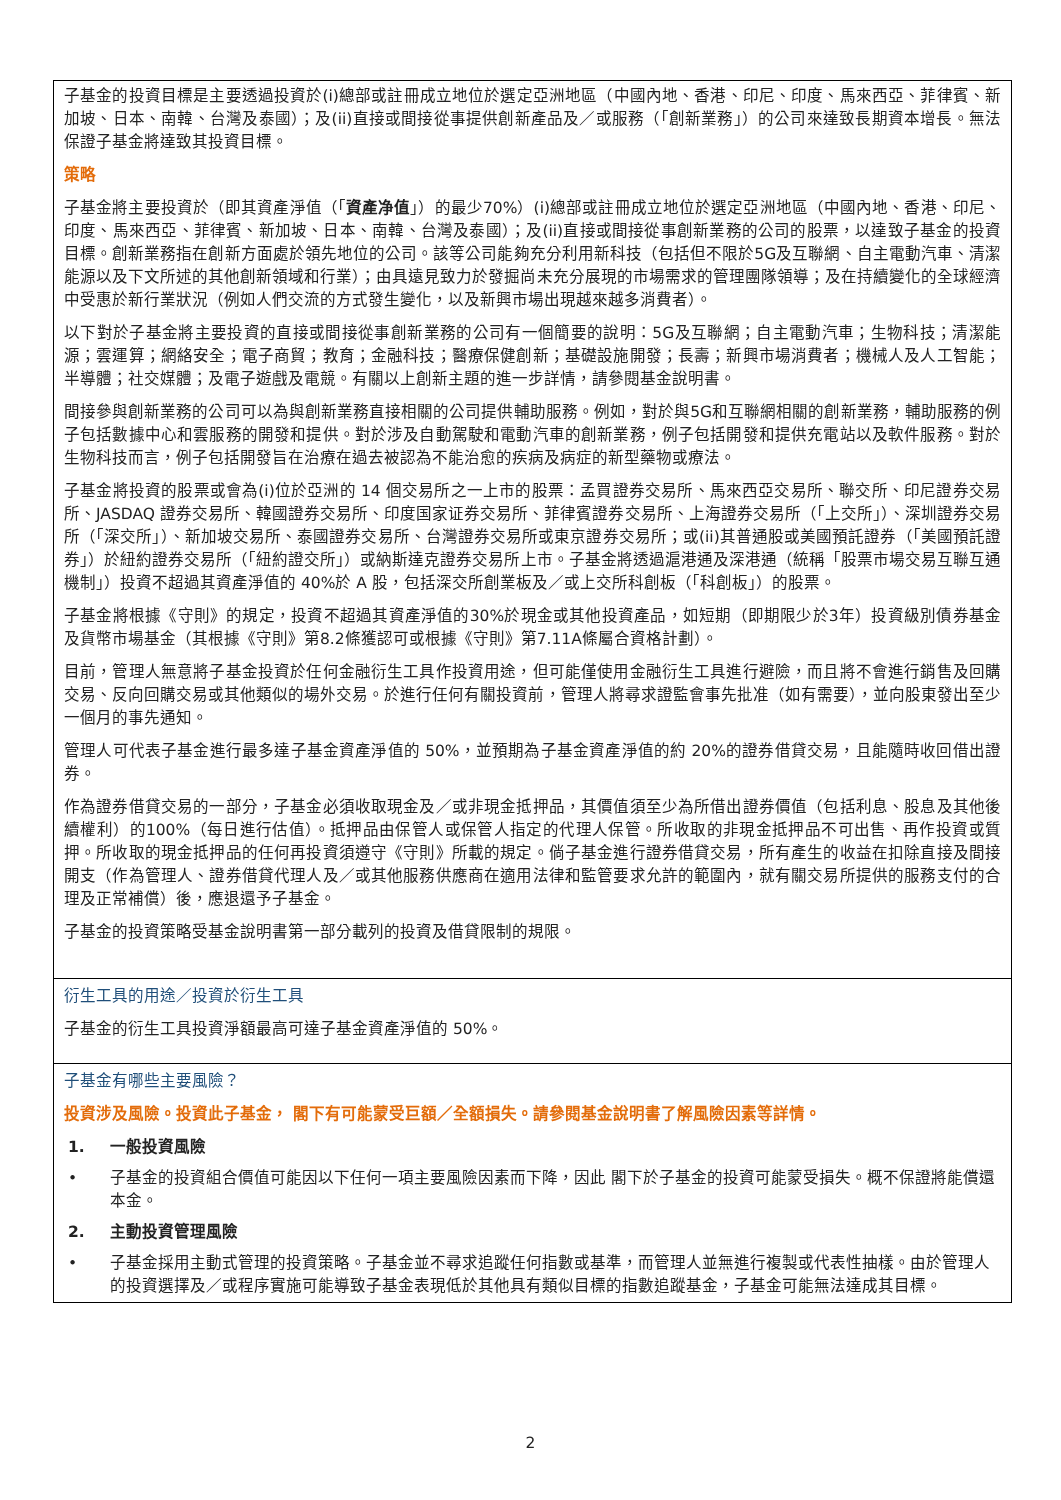子基金的投資目標是主要透過投資於(i)總部或註冊成立地位於選定亞洲地區（中國內地、香港、印尼、印度、馬來西亞、菲律賓、新加坡、日本、南韓、台灣及泰國）；及(ii)直接或間接從事提供創新產品及／或服務（「創新業務」）的公司來達致長期資本增長。無法保證子基金將達致其投資目標。
策略
子基金將主要投資於（即其資產淨值（「資產净值」）的最少70%）(i)總部或註冊成立地位於選定亞洲地區（中國內地、香港、印尼、印度、馬來西亞、菲律賓、新加坡、日本、南韓、台灣及泰國）；及(ii)直接或間接從事創新業務的公司的股票，以達致子基金的投資目標。創新業務指在創新方面處於領先地位的公司。該等公司能夠充分利用新科技（包括但不限於5G及互聯網、自主電動汽車、清潔能源以及下文所述的其他創新領域和行業）；由具遠見致力於發掘尚未充分展現的市場需求的管理團隊領導；及在持續變化的全球經濟中受惠於新行業狀況（例如人們交流的方式發生變化，以及新興市場出現越來越多消費者）。
以下對於子基金將主要投資的直接或間接從事創新業務的公司有一個簡要的說明：5G及互聯網；自主電動汽車；生物科技；清潔能源；雲運算；網絡安全；電子商貿；教育；金融科技；醫療保健創新；基礎設施開發；長壽；新興市場消費者；機械人及人工智能；半導體；社交媒體；及電子遊戲及電競。有關以上創新主題的進一步詳情，請參閱基金說明書。
間接參與創新業務的公司可以為與創新業務直接相關的公司提供輔助服務。例如，對於與5G和互聯網相關的創新業務，輔助服務的例子包括數據中心和雲服務的開發和提供。對於涉及自動駕駛和電動汽車的創新業務，例子包括開發和提供充電站以及軟件服務。對於生物科技而言，例子包括開發旨在治療在過去被認為不能治愈的疾病及病症的新型藥物或療法。
子基金將投資的股票或會為(i)位於亞洲的 14 個交易所之一上市的股票：孟買證券交易所、馬來西亞交易所、聯交所、印尼證券交易所、JASDAQ 證券交易所、韓國證券交易所、印度国家证券交易所、菲律賓證券交易所、上海證券交易所（「上交所」）、深圳證券交易所（「深交所」）、新加坡交易所、泰國證券交易所、台灣證券交易所或東京證券交易所；或(ii)其普通股或美國預託證券（「美國預託證券」）於紐約證券交易所（「紐約證交所」）或納斯達克證券交易所上市。子基金將透過滬港通及深港通（統稱「股票市場交易互聯互通機制」）投資不超過其資產淨值的 40%於 A 股，包括深交所創業板及／或上交所科創板（「科創板」）的股票。
子基金將根據《守則》的規定，投資不超過其資產淨值的30%於現金或其他投資產品，如短期（即期限少於3年）投資級別債券基金及貨幣市場基金（其根據《守則》第8.2條獲認可或根據《守則》第7.11A條屬合資格計劃）。
目前，管理人無意將子基金投資於任何金融衍生工具作投資用途，但可能僅使用金融衍生工具進行避險，而且將不會進行銷售及回購交易、反向回購交易或其他類似的場外交易。於進行任何有關投資前，管理人將尋求證監會事先批准（如有需要），並向股東發出至少一個月的事先通知。
管理人可代表子基金進行最多達子基金資產淨值的 50%，並預期為子基金資產淨值的約 20%的證券借貸交易，且能隨時收回借出證券。
作為證券借貸交易的一部分，子基金必須收取現金及／或非現金抵押品，其價值須至少為所借出證券價值（包括利息、股息及其他後續權利）的100%（每日進行估值）。抵押品由保管人或保管人指定的代理人保管。所收取的非現金抵押品不可出售、再作投資或質押。所收取的現金抵押品的任何再投資須遵守《守則》所載的規定。倘子基金進行證券借貸交易，所有產生的收益在扣除直接及間接開支（作為管理人、證券借貸代理人及／或其他服務供應商在適用法律和監管要求允許的範圍內，就有關交易所提供的服務支付的合理及正常補償）後，應退還予子基金。
子基金的投資策略受基金說明書第一部分載列的投資及借貸限制的規限。
衍生工具的用途／投資於衍生工具
子基金的衍生工具投資淨額最高可達子基金資產淨值的 50%。
子基金有哪些主要風險？
投資涉及風險。投資此子基金， 閣下有可能蒙受巨額／全額損失。請參閱基金說明書了解風險因素等詳情。
1. 一般投資風險
• 子基金的投資組合價值可能因以下任何一項主要風險因素而下降，因此 閣下於子基金的投資可能蒙受損失。概不保證將能償還本金。
2. 主動投資管理風險
• 子基金採用主動式管理的投資策略。子基金並不尋求追蹤任何指數或基準，而管理人並無進行複製或代表性抽樣。由於管理人的投資選擇及／或程序實施可能導致子基金表現低於其他具有類似目標的指數追蹤基金，子基金可能無法達成其目標。
2